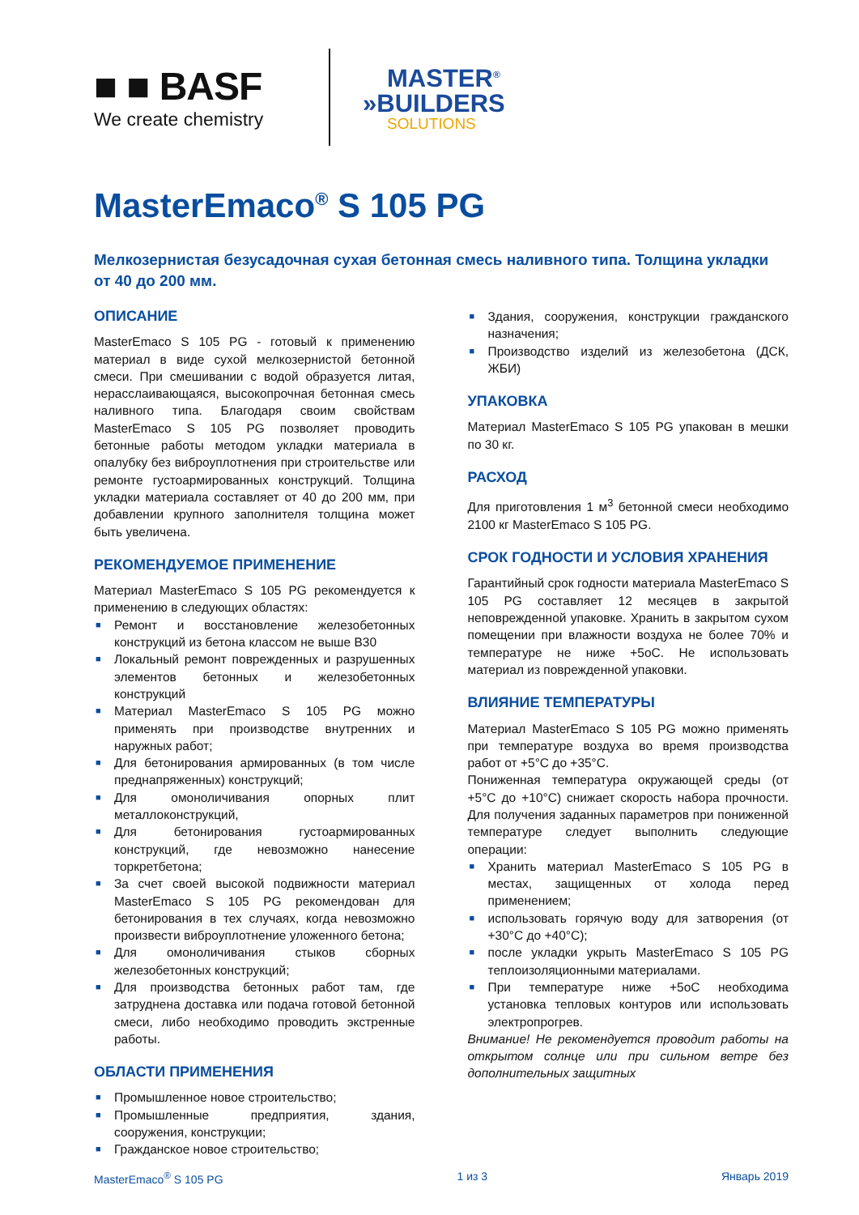■ ■ BASF
We create chemistry
MASTER<sup>®</sup>
»BUILDERS
SOLUTIONS
MasterEmaco<sup>®</sup> S 105 PG
Мелкозернистая безусадочная сухая бетонная смесь наливного типа. Толщина укладки от 40 до 200 мм.
ОПИСАНИЕ
MasterEmaco S 105 PG - готовый к применению материал в виде сухой мелкозернистой бетонной смеси. При смешивании с водой образуется литая, нерасслаивающаяся, высокопрочная бетонная смесь наливного типа. Благодаря своим свойствам MasterEmaco S 105 PG позволяет проводить бетонные работы методом укладки материала в опалубку без виброуплотнения при строительстве или ремонте густоармированных конструкций. Толщина укладки материала составляет от 40 до 200 мм, при добавлении крупного заполнителя толщина может быть увеличена.
РЕКОМЕНДУЕМОЕ ПРИМЕНЕНИЕ
Материал MasterEmaco S 105 PG рекомендуется к применению в следующих областях:
■ Ремонт и восстановление железобетонных конструкций из бетона классом не выше В30
■ Локальный ремонт поврежденных и разрушенных элементов бетонных и железобетонных конструкций
■ Материал MasterEmaco S 105 PG можно применять при производстве внутренних и наружных работ;
■ Для бетонирования армированных (в том числе преднапряженных) конструкций;
■ Для омоноличивания опорных плит металлоконструкций,
■ Для бетонирования густоармированных конструкций, где невозможно нанесение торкретбетона;
■ За счет своей высокой подвижности материал MasterEmaco S 105 PG рекомендован для бетонирования в тех случаях, когда невозможно произвести виброуплотнение уложенного бетона;
■ Для омоноличивания стыков сборных железобетонных конструкций;
■ Для производства бетонных работ там, где затруднена доставка или подача готовой бетонной смеси, либо необходимо проводить экстренные работы.
ОБЛАСТИ ПРИМЕНЕНИЯ
■ Промышленное новое строительство;
■ Промышленные предприятия, здания, сооружения, конструкции;
■ Гражданское новое строительство;
■ Здания, сооружения, конструкции гражданского назначения;
■ Производство изделий из железобетона (ДСК, ЖБИ)
УПАКОВКА
Материал MasterEmaco S 105 PG упакован в мешки по 30 кг.
РАСХОД
Для приготовления 1 м<sup>3</sup> бетонной смеси необходимо 2100 кг MasterEmaco S 105 PG.
СРОК ГОДНОСТИ И УСЛОВИЯ ХРАНЕНИЯ
Гарантийный срок годности материала MasterEmaco S 105 PG составляет 12 месяцев в закрытой неповрежденной упаковке. Хранить в закрытом сухом помещении при влажности воздуха не более 70% и температуре не ниже +5оС. Не использовать материал из поврежденной упаковки.
ВЛИЯНИЕ ТЕМПЕРАТУРЫ
Материал MasterEmaco S 105 PG можно применять при температуре воздуха во время производства работ от +5°C до +35°C.
Пониженная температура окружающей среды (от +5°C до +10°C) снижает скорость набора прочности. Для получения заданных параметров при пониженной температуре следует выполнить следующие операции:
■ Хранить материал MasterEmaco S 105 PG в местах, защищенных от холода перед применением;
■ использовать горячую воду для затворения (от +30°C до +40°C);
■ после укладки укрыть MasterEmaco S 105 PG теплоизоляционными материалами.
■ При температуре ниже +5оС необходима установка тепловых контуров или использовать электропрогрев.
Внимание! Не рекомендуется проводит работы на открытом солнце или при сильном ветре без дополнительных защитных
MasterEmaco<sup>®</sup> S 105 PG 1 из 3 Январь 2019